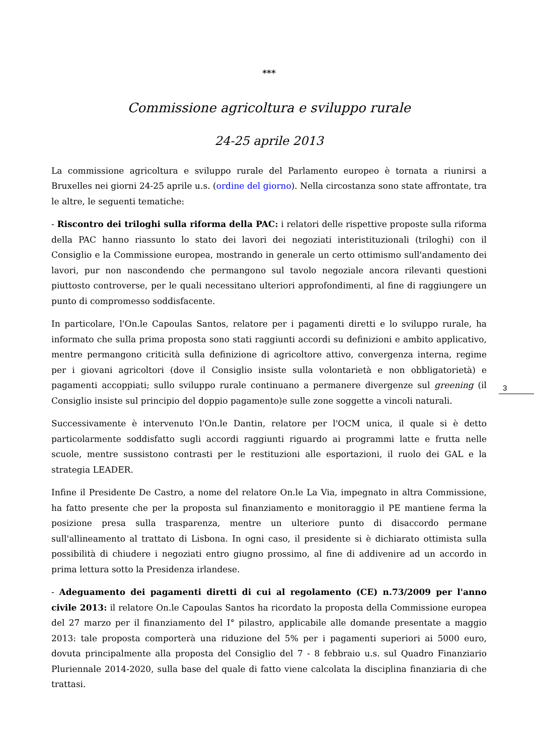***
Commissione agricoltura e sviluppo rurale
24-25 aprile 2013
La commissione agricoltura e sviluppo rurale del Parlamento europeo è tornata a riunirsi a Bruxelles nei giorni 24-25 aprile u.s. (ordine del giorno). Nella circostanza sono state affrontate, tra le altre, le seguenti tematiche:
- Riscontro dei triloghi sulla riforma della PAC: i relatori delle rispettive proposte sulla riforma della PAC hanno riassunto lo stato dei lavori dei negoziati interistituzionali (triloghi) con il Consiglio e la Commissione europea, mostrando in generale un certo ottimismo sull'andamento dei lavori, pur non nascondendo che permangono sul tavolo negoziale ancora rilevanti questioni piuttosto controverse, per le quali necessitano ulteriori approfondimenti, al fine di raggiungere un punto di compromesso soddisfacente.
In particolare, l'On.le Capoulas Santos, relatore per i pagamenti diretti e lo sviluppo rurale, ha informato che sulla prima proposta sono stati raggiunti accordi su definizioni e ambito applicativo, mentre permangono criticità sulla definizione di agricoltore attivo, convergenza interna, regime per i giovani agricoltori (dove il Consiglio insiste sulla volontarietà e non obbligatorietà) e pagamenti accoppiati; sullo sviluppo rurale continuano a permanere divergenze sul greening (il Consiglio insiste sul principio del doppio pagamento)e sulle zone soggette a vincoli naturali.
Successivamente è intervenuto l'On.le Dantin, relatore per l'OCM unica, il quale si è detto particolarmente soddisfatto sugli accordi raggiunti riguardo ai programmi latte e frutta nelle scuole, mentre sussistono contrasti per le restituzioni alle esportazioni, il ruolo dei GAL e la strategia LEADER.
Infine il Presidente De Castro, a nome del relatore On.le La Via, impegnato in altra Commissione, ha fatto presente che per la proposta sul finanziamento e monitoraggio il PE mantiene ferma la posizione presa sulla trasparenza, mentre un ulteriore punto di disaccordo permane sull'allineamento al trattato di Lisbona. In ogni caso, il presidente si è dichiarato ottimista sulla possibilità di chiudere i negoziati entro giugno prossimo, al fine di addivenire ad un accordo in prima lettura sotto la Presidenza irlandese.
- Adeguamento dei pagamenti diretti di cui al regolamento (CE) n.73/2009 per l'anno civile 2013: il relatore On.le Capoulas Santos ha ricordato la proposta della Commissione europea del 27 marzo per il finanziamento del I° pilastro, applicabile alle domande presentate a maggio 2013: tale proposta comporterà una riduzione del 5% per i pagamenti superiori ai 5000 euro, dovuta principalmente alla proposta del Consiglio del 7 - 8 febbraio u.s. sul Quadro Finanziario Pluriennale 2014-2020, sulla base del quale di fatto viene calcolata la disciplina finanziaria di che trattasi.
3